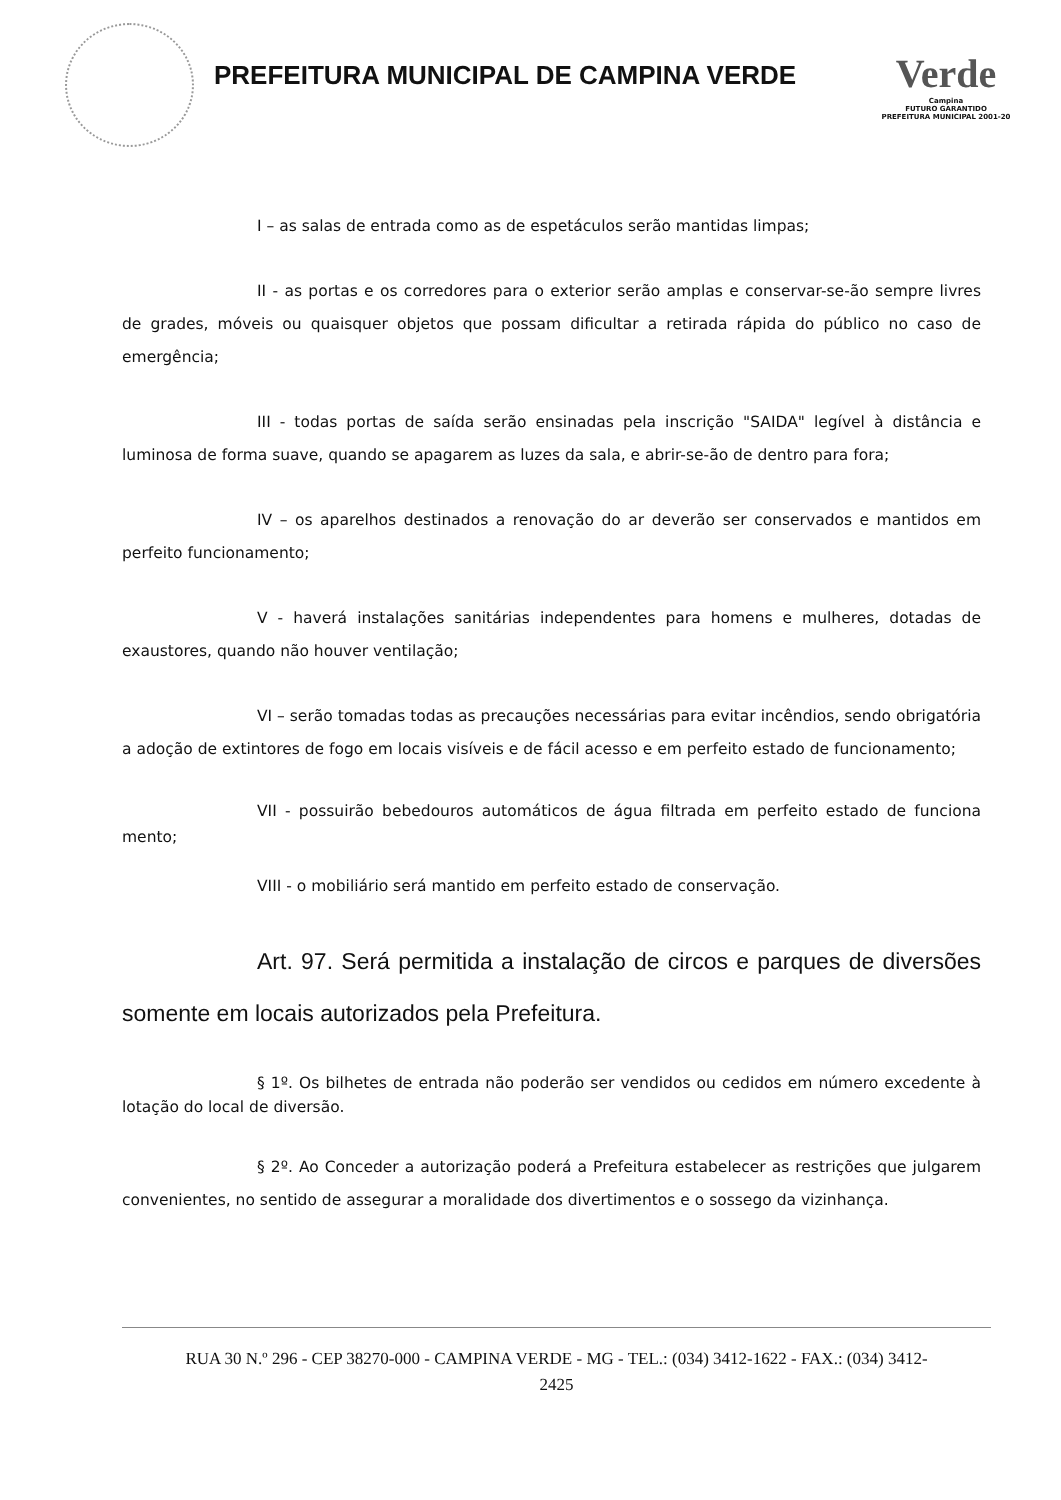PREFEITURA MUNICIPAL DE CAMPINA VERDE
Verde
Campina
FUTURO GARANTIDO
PREFEITURA MUNICIPAL 2001-20
I – as salas de entrada como as de espetáculos serão mantidas limpas;
II - as portas e os corredores para o exterior serão amplas e conservar-se-ão sempre livres de grades, móveis ou quaisquer objetos que possam dificultar a retirada rápida do público no caso de emergência;
III - todas portas de saída serão ensinadas pela inscrição "SAIDA" legível à distância e luminosa de forma suave, quando se apagarem as luzes da sala, e abrir-se-ão de dentro para fora;
IV – os aparelhos destinados a renovação do ar deverão ser conservados e mantidos em perfeito funcionamento;
V - haverá instalações sanitárias independentes para homens e mulheres, dotadas de exaustores, quando não houver ventilação;
VI – serão tomadas todas as precauções necessárias para evitar incêndios, sendo obrigatória a adoção de extintores de fogo em locais visíveis e de fácil acesso e em perfeito estado de funcionamento;
VII - possuirão bebedouros automáticos de água filtrada em perfeito estado de funciona mento;
VIII - o mobiliário será mantido em perfeito estado de conservação.
Art. 97. Será permitida a instalação de circos e parques de diversões somente em locais autorizados pela Prefeitura.
§ 1º. Os bilhetes de entrada não poderão ser vendidos ou cedidos em número excedente à lotação do local de diversão.
§ 2º. Ao Conceder a autorização poderá a Prefeitura estabelecer as restrições que julgarem convenientes, no sentido de assegurar a moralidade dos divertimentos e o sossego da vizinhança.
RUA 30 N.º 296 - CEP 38270-000 - CAMPINA VERDE - MG - TEL.: (034) 3412-1622 - FAX.: (034) 3412-
2425